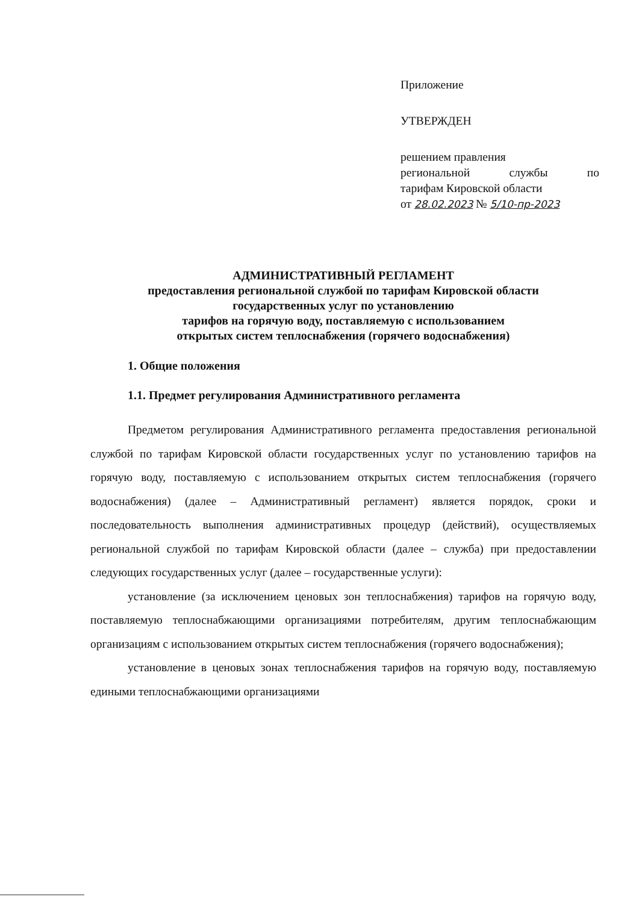Приложение
УТВЕРЖДЕН
решением правления
региональной службы по
тарифам Кировской области
от 28.02.2023 № 5/10-пр-2023
АДМИНИСТРАТИВНЫЙ РЕГЛАМЕНТ
предоставления региональной службой по тарифам Кировской области
государственных услуг по установлению
тарифов на горячую воду, поставляемую с использованием
открытых систем теплоснабжения (горячего водоснабжения)
1. Общие положения
1.1. Предмет регулирования Административного регламента
Предметом регулирования Административного регламента предоставления региональной службой по тарифам Кировской области государственных услуг по установлению тарифов на горячую воду, поставляемую с использованием открытых систем теплоснабжения (горячего водоснабжения) (далее – Административный регламент) является порядок, сроки и последовательность выполнения административных процедур (действий), осуществляемых региональной службой по тарифам Кировской области (далее – служба) при предоставлении следующих государственных услуг (далее – государственные услуги):
установление (за исключением ценовых зон теплоснабжения) тарифов на горячую воду, поставляемую теплоснабжающими организациями потребителям, другим теплоснабжающим организациям с использованием открытых систем теплоснабжения (горячего водоснабжения);
установление в ценовых зонах теплоснабжения тарифов на горячую воду, поставляемую едиными теплоснабжающими организациями